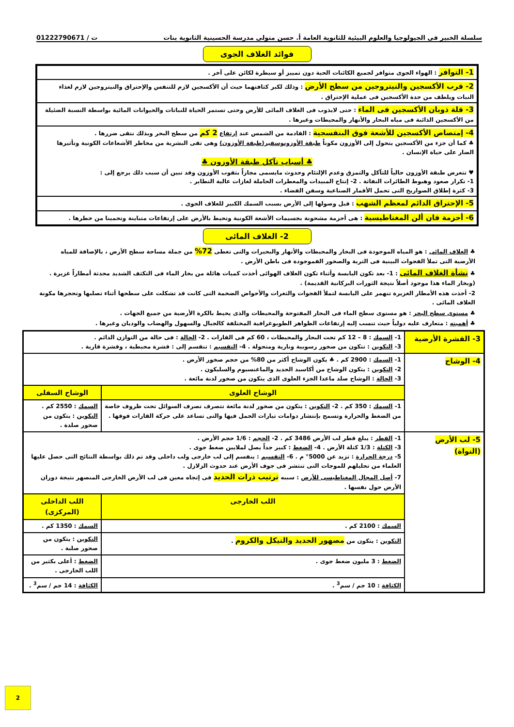سلسلة الخبير فى الجيولوجيا والعلوم البيئية للثانوية العامة أ. حسن متولى مدرسة الحسينية الثانوية بنات ت / 01222790671
فوائد الغلاف الجوى
1- التوافر : الهواء الجوى متوافر لجميع الكائنات الحية دون تمييز أو سيطرة لكائن على آخر .
2- قرب الأكسجين والنيتروجين من سطح الأرض : وذلك لكبر كثافتهما حيث أن الأكسجين لازم للتنفس والإحتراق والنيتروجين لازم لغذاء النبات ويلطف من حدة الأكسجين فى عملية الإحتراق .
3- قلة ذوبان الأكسجين فى الماء : حتى لايذوب فى الغلاف المائى للأرض وحتى تستمر الحياة للنباتات والحيوانات المائية بواسطة النسبة الضئيلة من الأكسجين الذائبة فى مياه البحار والأنهار والمحيطات وغيرها .
4- إمتصاص الأكسجين للأشعة فوق البنفسجية : القادمة من الشمس عند إرتفاع 2 كم من سطح البحر وبذلك نتقى ضررها .
♣ كما أن جزء من الأكسجين يتحول إلى الأوزون مكوناً طبقة الأوزونوسفير(طبقة الأوزون) وهى تقى البشرية من مخاطر الأشعاعات الكونية وتأثيرها الضار على حياة الإنسان .
♣ أسباب تآكل طبقة الأوزون ♣♥ تتعرض طبقة الأوزون حالياً للتآكل والتمزق وعدم الإلتئام وحدوث مايسمى مجازاً بثقوب الأوزون وقد تبين أن سبب ذلك يرجع إلى :
1- تكرار صعود وهبوط الطائرات النفاثة . 2- إنتاج المبيدات والمعطرات الحاملة لغازات عالية التطاير .
3- كثرة إطلاق الصواريخ التى تحمل الأقمار الصناعية وسفن الفضاء .
5- الإحتراق الدائم لمعظم الشهب : قبل وصولها إلى الأرض بسبب السمك الكبير للغلاف الجوى .
6- أحزمة فان ألن المغناطيسية : هى أحزمة مشحونة بجسيمات الأشعة الكونية وتحيط بالأرض على إرتفاعات متباينة وتحمينا من خطرها .
2- الغلاف المائى
♣ الغلاف المائى : هو المياه الموجودة فى البحار والمحيطات والأنهار والبحيرات والتى تغطى 72% من جملة مساحة سطح الأرض ، بالإضافة للمياه الأرضية التى تملأ الفجوات البينية فى التربة والصخور الفموجودة فى باطن الأرض .
♣ نشأة الغلاف المائى : 1- بعد تكون اليابسة وأثناء تكون الغلاف الهوائى أخذت كميات هائلة من بخار الماء فى التكثف الشديد محدثة أمطاراً غزيرة . (وبخار الماء هذا موجود أصلاً نتيجة الثورات البركانية القديمة) .
2- أخذت هذه الأمطار الغزيرة تنهمر على اليابسة لتملأ الفجوات والثغرات والأحواض الضخمة التى كانت قد تشكلت على سطحها أثناء تصلبها وتحجرها مكونة الغلاف المائى .
♣ مستوى سطح البحر : هو مستوى سطح الماء فى البحار المفتوحة والمحيطات والذى يحيط بالكرة الأرضية من جميع الجهات .
♣ أهميته : متعارف عليه دولياً حيث تنسب إليه إرتفاعات الظواهر الطوبوغرافية المختلفة كالجبال والسهول والهضاب والوديان وغيرها .
| 3- القشرة الأرضية | 1- السمك : 8 – 12 كم تحت البحار والمحيطات ، 60 كم فى القارات . 2- الحالة : فى حالة من التوازن الدائم . 3- التكوين : تتكون من صخور رسوبية ونارية ومتحولة . 4- التقسيم : تنقسم إلى : قشرة محيطية ، وقشرة قارية . | |
| 4- الوشاح | 1- السمك : 2900 كم . ♣ يكون الوشاح أكثر من 80% من حجم صخور الأرض . 2- التكوين : يتكون الوشاح من أكاسيد الحديد والماغنسيوم والسليكون . 3- الحالة : الوشاح صلد ماعدا الجزء العلوى الذى يتكون من صخور لدنة مائعة . | |
| | الوشاح العلوى | الوشاح السفلى |
| | 1- السمك : 350 كم . 2- التكوين : يتكون من صخور لدنة مائعة تتصرف تصرف السوائل تحت ظروف خاصة من الضغط والحرارة وتسمح بإنتشار دوامات تيارات الحمل فيها والتى تساعد على حركة القارات فوقها . | السمك : 2550 كم . التكوين : يتكون من صخور صلدة . |
| 5- لب الأرض (النواة) | 1- القطر : يبلغ قطر لب الأرض 3486 كم . 2- الحجم : 1/6 حجم الأرض . 3- الكتلة : 1/3 كتلة الأرض . 4- الضغط : كبير جداً يصل لملايين ضغط جوى . 5- درجة الحرارة : تزيد عن 5000° م . 6- التقسيم : ينقسم إلى لب خارجى ولب داخلى وقد تم ذلك بواسطة النتائج التى حصل عليها العلماء من تحليلهم للموجات التى تنتشر فى جوف الأرض عند حدوث الزلازل . 7- أصل المجال المغناطيسى للأرض : سببه ترتيب ذرات الحديد فى إتجاه معين فى لب الأرض الخارجى المنصهر نتيجة دوران الأرض حول نفسها . | |
| | اللب الخارجى | اللب الداخلى (المركزى) |
| | السمك : 2100 كم . | السمك : 1350 كم . |
| | التكوين : يتكون من مصهور الحديد والنيكل والكروم . | التكوين : يتكون من صخور صلبة . |
| | الضغط : 3 مليون ضغط جوى . | الضغط : أعلى بكثير من اللب الخارجى . |
| | الكثافة : 10 جم / سم<sup>3</sup> . | الكثافة : 14 جم / سم<sup>3</sup> . |
2